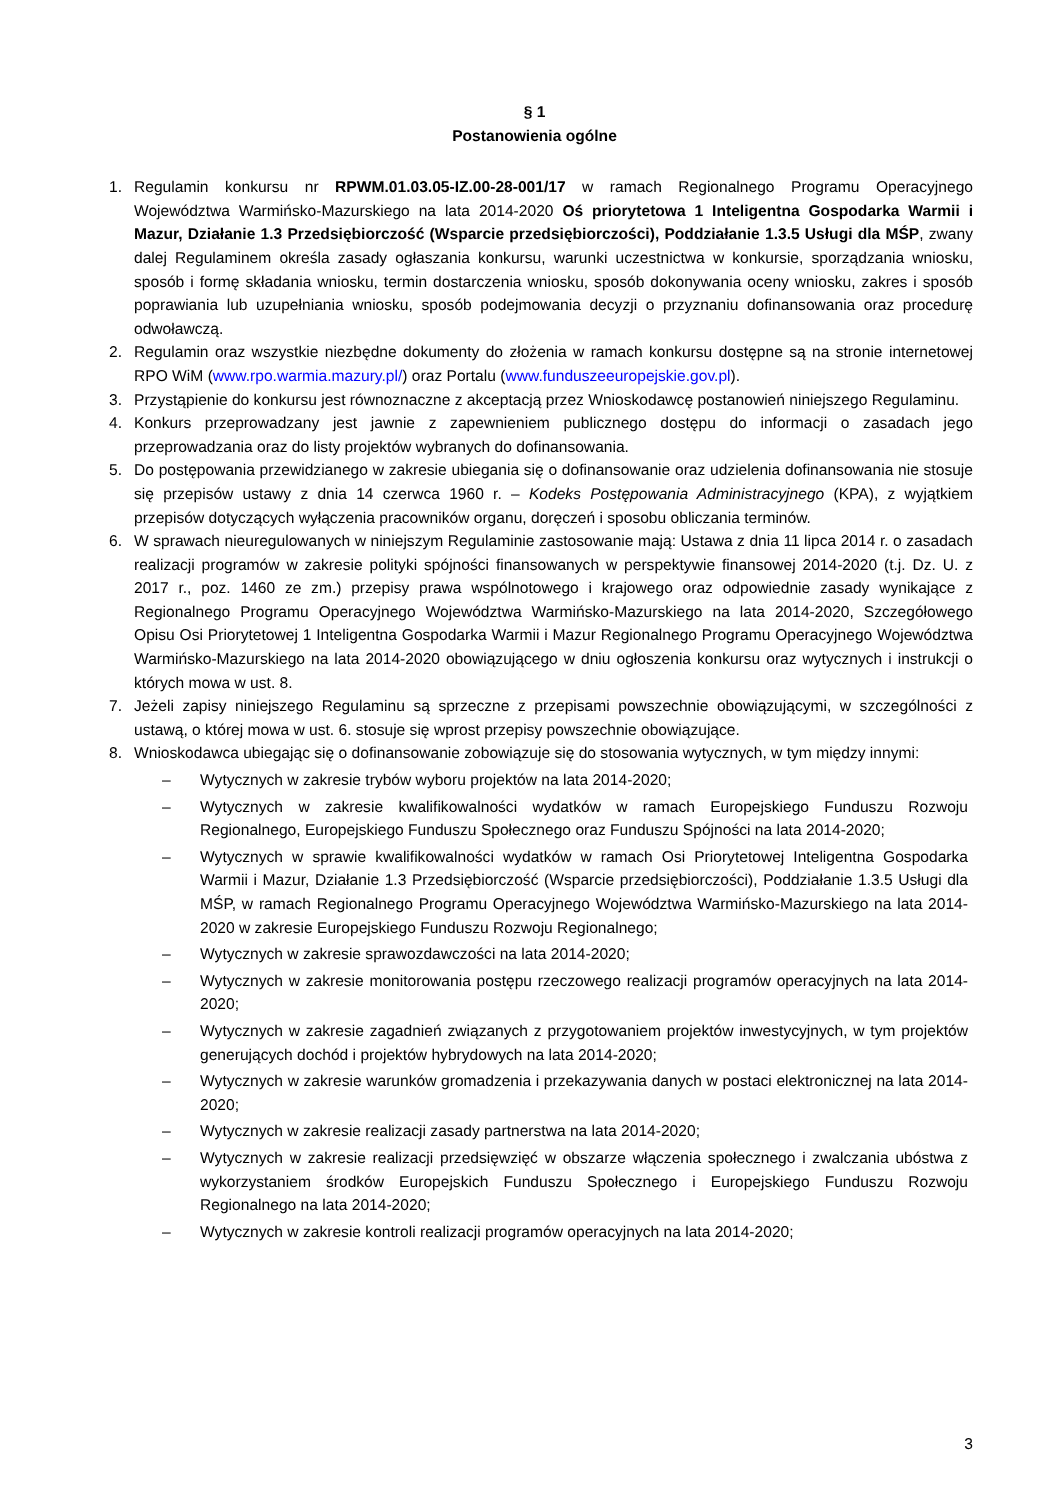§ 1
Postanowienia ogólne
1. Regulamin konkursu nr RPWM.01.03.05-IZ.00-28-001/17 w ramach Regionalnego Programu Operacyjnego Województwa Warmińsko-Mazurskiego na lata 2014-2020 Oś priorytetowa 1 Inteligentna Gospodarka Warmii i Mazur, Działanie 1.3 Przedsiębiorczość (Wsparcie przedsiębiorczości), Poddziałanie 1.3.5 Usługi dla MŚP, zwany dalej Regulaminem określa zasady ogłaszania konkursu, warunki uczestnictwa w konkursie, sporządzania wniosku, sposób i formę składania wniosku, termin dostarczenia wniosku, sposób dokonywania oceny wniosku, zakres i sposób poprawiania lub uzupełniania wniosku, sposób podejmowania decyzji o przyznaniu dofinansowania oraz procedurę odwoławczą.
2. Regulamin oraz wszystkie niezbędne dokumenty do złożenia w ramach konkursu dostępne są na stronie internetowej RPO WiM (www.rpo.warmia.mazury.pl/) oraz Portalu (www.funduszeeuropejskie.gov.pl).
3. Przystąpienie do konkursu jest równoznaczne z akceptacją przez Wnioskodawcę postanowień niniejszego Regulaminu.
4. Konkurs przeprowadzany jest jawnie z zapewnieniem publicznego dostępu do informacji o zasadach jego przeprowadzania oraz do listy projektów wybranych do dofinansowania.
5. Do postępowania przewidzianego w zakresie ubiegania się o dofinansowanie oraz udzielenia dofinansowania nie stosuje się przepisów ustawy z dnia 14 czerwca 1960 r. – Kodeks Postępowania Administracyjnego (KPA), z wyjątkiem przepisów dotyczących wyłączenia pracowników organu, doręczeń i sposobu obliczania terminów.
6. W sprawach nieuregulowanych w niniejszym Regulaminie zastosowanie mają: Ustawa z dnia 11 lipca 2014 r. o zasadach realizacji programów w zakresie polityki spójności finansowanych w perspektywie finansowej 2014-2020 (t.j. Dz. U. z 2017 r., poz. 1460 ze zm.) przepisy prawa wspólnotowego i krajowego oraz odpowiednie zasady wynikające z Regionalnego Programu Operacyjnego Województwa Warmińsko-Mazurskiego na lata 2014-2020, Szczegółowego Opisu Osi Priorytetowej 1 Inteligentna Gospodarka Warmii i Mazur Regionalnego Programu Operacyjnego Województwa Warmińsko-Mazurskiego na lata 2014-2020 obowiązującego w dniu ogłoszenia konkursu oraz wytycznych i instrukcji o których mowa w ust. 8.
7. Jeżeli zapisy niniejszego Regulaminu są sprzeczne z przepisami powszechnie obowiązującymi, w szczególności z ustawą, o której mowa w ust. 6. stosuje się wprost przepisy powszechnie obowiązujące.
8. Wnioskodawca ubiegając się o dofinansowanie zobowiązuje się do stosowania wytycznych, w tym między innymi:
– Wytycznych w zakresie trybów wyboru projektów na lata 2014-2020;
– Wytycznych w zakresie kwalifikowalności wydatków w ramach Europejskiego Funduszu Rozwoju Regionalnego, Europejskiego Funduszu Społecznego oraz Funduszu Spójności na lata 2014-2020;
– Wytycznych w sprawie kwalifikowalności wydatków w ramach Osi Priorytetowej Inteligentna Gospodarka Warmii i Mazur, Działanie 1.3 Przedsiębiorczość (Wsparcie przedsiębiorczości), Poddziałanie 1.3.5 Usługi dla MŚP, w ramach Regionalnego Programu Operacyjnego Województwa Warmińsko-Mazurskiego na lata 2014-2020 w zakresie Europejskiego Funduszu Rozwoju Regionalnego;
– Wytycznych w zakresie sprawozdawczości na lata 2014-2020;
– Wytycznych w zakresie monitorowania postępu rzeczowego realizacji programów operacyjnych na lata 2014-2020;
– Wytycznych w zakresie zagadnień związanych z przygotowaniem projektów inwestycyjnych, w tym projektów generujących dochód i projektów hybrydowych na lata 2014-2020;
– Wytycznych w zakresie warunków gromadzenia i przekazywania danych w postaci elektronicznej na lata 2014-2020;
– Wytycznych w zakresie realizacji zasady partnerstwa na lata 2014-2020;
– Wytycznych w zakresie realizacji przedsięwzięć w obszarze włączenia społecznego i zwalczania ubóstwa z wykorzystaniem środków Europejskich Funduszu Społecznego i Europejskiego Funduszu Rozwoju Regionalnego na lata 2014-2020;
– Wytycznych w zakresie kontroli realizacji programów operacyjnych na lata 2014-2020;
3